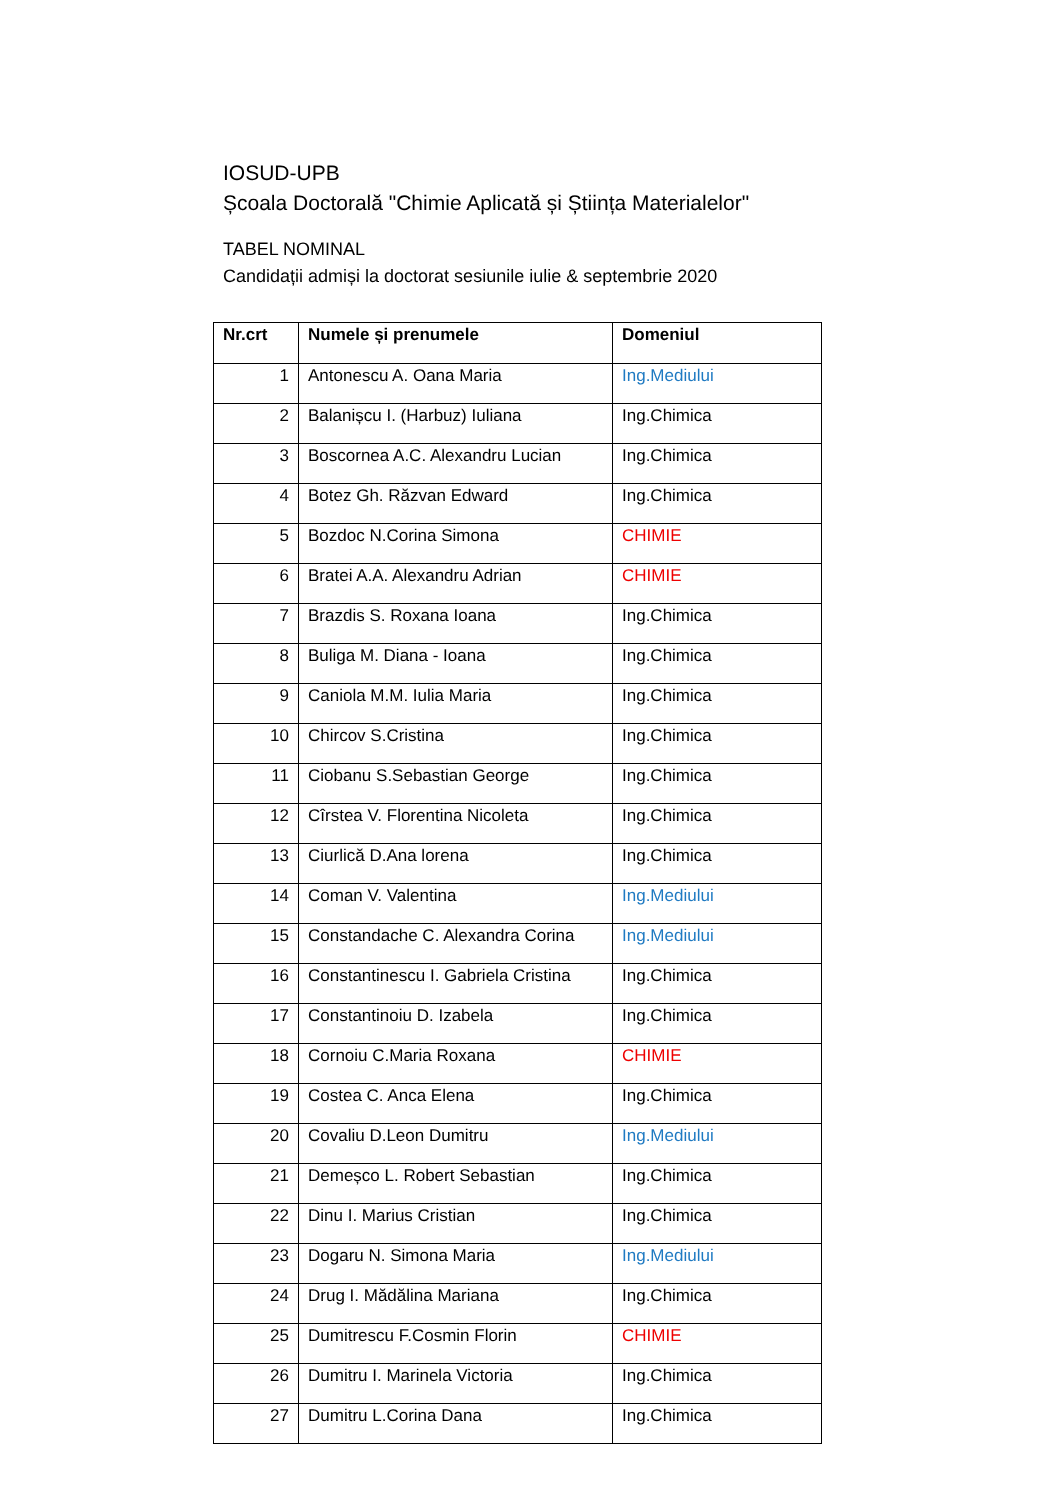IOSUD-UPB
Școala Doctorală "Chimie Aplicată și Știința Materialelor"
TABEL NOMINAL
Candidații admiși la doctorat sesiunile iulie & septembrie 2020
| Nr.crt | Numele și prenumele | Domeniul |
| --- | --- | --- |
| 1 | Antonescu A. Oana Maria | Ing.Mediului |
| 2 | Balanișcu I. (Harbuz) Iuliana | Ing.Chimica |
| 3 | Boscornea A.C. Alexandru Lucian | Ing.Chimica |
| 4 | Botez Gh. Răzvan Edward | Ing.Chimica |
| 5 | Bozdoc N.Corina Simona | CHIMIE |
| 6 | Bratei A.A. Alexandru Adrian | CHIMIE |
| 7 | Brazdis S. Roxana Ioana | Ing.Chimica |
| 8 | Buliga M. Diana - Ioana | Ing.Chimica |
| 9 | Caniola M.M. Iulia Maria | Ing.Chimica |
| 10 | Chircov S.Cristina | Ing.Chimica |
| 11 | Ciobanu S.Sebastian George | Ing.Chimica |
| 12 | Cîrstea V. Florentina Nicoleta | Ing.Chimica |
| 13 | Ciurlică D.Ana lorena | Ing.Chimica |
| 14 | Coman V. Valentina | Ing.Mediului |
| 15 | Constandache C. Alexandra Corina | Ing.Mediului |
| 16 | Constantinescu I. Gabriela Cristina | Ing.Chimica |
| 17 | Constantinoiu D. Izabela | Ing.Chimica |
| 18 | Cornoiu C.Maria Roxana | CHIMIE |
| 19 | Costea C. Anca Elena | Ing.Chimica |
| 20 | Covaliu D.Leon Dumitru | Ing.Mediului |
| 21 | Demeșco L. Robert Sebastian | Ing.Chimica |
| 22 | Dinu I. Marius Cristian | Ing.Chimica |
| 23 | Dogaru N. Simona Maria | Ing.Mediului |
| 24 | Drug I. Mădălina Mariana | Ing.Chimica |
| 25 | Dumitrescu F.Cosmin Florin | CHIMIE |
| 26 | Dumitru I. Marinela Victoria | Ing.Chimica |
| 27 | Dumitru L.Corina Dana | Ing.Chimica |